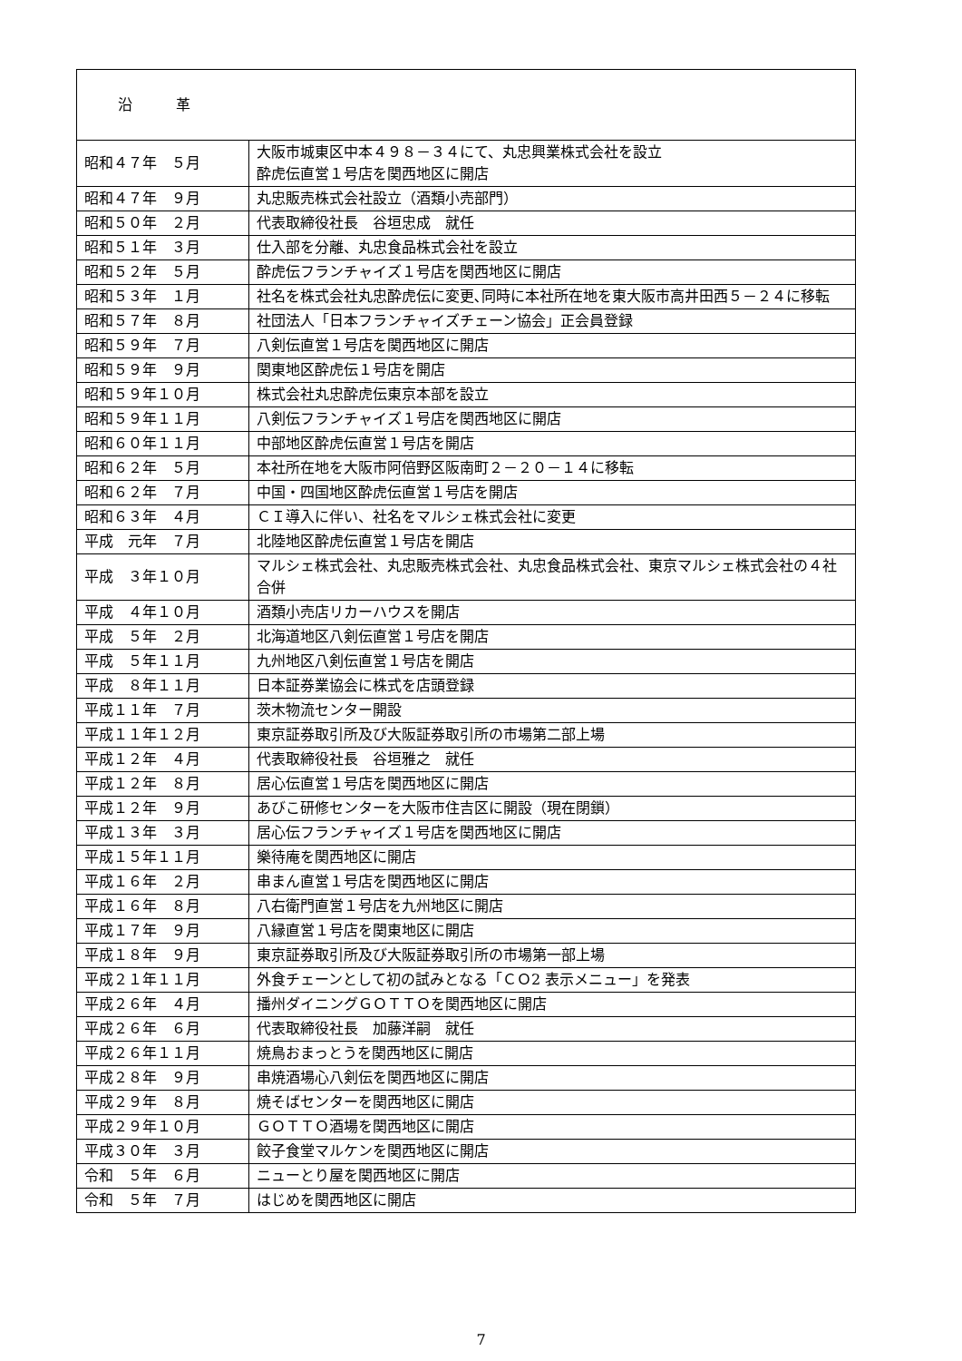| 沿 革 | |
| 昭和４７年 ５月 | 大阪市城東区中本４９８－３４にて、丸忠興業株式会社を設立 酔虎伝直営１号店を関西地区に開店 |
| 昭和４７年 ９月 | 丸忠販売株式会社設立（酒類小売部門） |
| 昭和５０年 ２月 | 代表取締役社長 谷垣忠成 就任 |
| 昭和５１年 ３月 | 仕入部を分離、丸忠食品株式会社を設立 |
| 昭和５２年 ５月 | 酔虎伝フランチャイズ１号店を関西地区に開店 |
| 昭和５３年 １月 | 社名を株式会社丸忠酔虎伝に変更､同時に本社所在地を東大阪市高井田西５－２４に移転 |
| 昭和５７年 ８月 | 社団法人「日本フランチャイズチェーン協会」正会員登録 |
| 昭和５９年 ７月 | 八剣伝直営１号店を関西地区に開店 |
| 昭和５９年 ９月 | 関東地区酔虎伝１号店を開店 |
| 昭和５９年１０月 | 株式会社丸忠酔虎伝東京本部を設立 |
| 昭和５９年１１月 | 八剣伝フランチャイズ１号店を関西地区に開店 |
| 昭和６０年１１月 | 中部地区酔虎伝直営１号店を開店 |
| 昭和６２年 ５月 | 本社所在地を大阪市阿倍野区阪南町２－２０－１４に移転 |
| 昭和６２年 ７月 | 中国・四国地区酔虎伝直営１号店を開店 |
| 昭和６３年 ４月 | ＣＩ導入に伴い、社名をマルシェ株式会社に変更 |
| 平成 元年 ７月 | 北陸地区酔虎伝直営１号店を開店 |
| 平成 ３年１０月 | マルシェ株式会社、丸忠販売株式会社、丸忠食品株式会社、東京マルシェ株式会社の４社合併 |
| 平成 ４年１０月 | 酒類小売店リカーハウスを開店 |
| 平成 ５年 ２月 | 北海道地区八剣伝直営１号店を開店 |
| 平成 ５年１１月 | 九州地区八剣伝直営１号店を開店 |
| 平成 ８年１１月 | 日本証券業協会に株式を店頭登録 |
| 平成１１年 ７月 | 茨木物流センター開設 |
| 平成１１年１２月 | 東京証券取引所及び大阪証券取引所の市場第二部上場 |
| 平成１２年 ４月 | 代表取締役社長 谷垣雅之 就任 |
| 平成１２年 ８月 | 居心伝直営１号店を関西地区に開店 |
| 平成１２年 ９月 | あびこ研修センターを大阪市住吉区に開設（現在閉鎖） |
| 平成１３年 ３月 | 居心伝フランチャイズ１号店を関西地区に開店 |
| 平成１５年１１月 | 樂待庵を関西地区に開店 |
| 平成１６年 ２月 | 串まん直営１号店を関西地区に開店 |
| 平成１６年 ８月 | 八右衛門直営１号店を九州地区に開店 |
| 平成１７年 ９月 | 八縁直営１号店を関東地区に開店 |
| 平成１８年 ９月 | 東京証券取引所及び大阪証券取引所の市場第一部上場 |
| 平成２１年１１月 | 外食チェーンとして初の試みとなる「ＣＯ2 表示メニュー」を発表 |
| 平成２６年 ４月 | 播州ダイニングＧＯＴＴＯを関西地区に開店 |
| 平成２６年 ６月 | 代表取締役社長 加藤洋嗣 就任 |
| 平成２６年１１月 | 焼鳥おまっとうを関西地区に開店 |
| 平成２８年 ９月 | 串焼酒場心八剣伝を関西地区に開店 |
| 平成２９年 ８月 | 焼そばセンターを関西地区に開店 |
| 平成２９年１０月 | ＧＯＴＴＯ酒場を関西地区に開店 |
| 平成３０年 ３月 | 餃子食堂マルケンを関西地区に開店 |
| 令和 ５年 ６月 | ニューとり屋を関西地区に開店 |
| 令和 ５年 ７月 | はじめを関西地区に開店 |
7